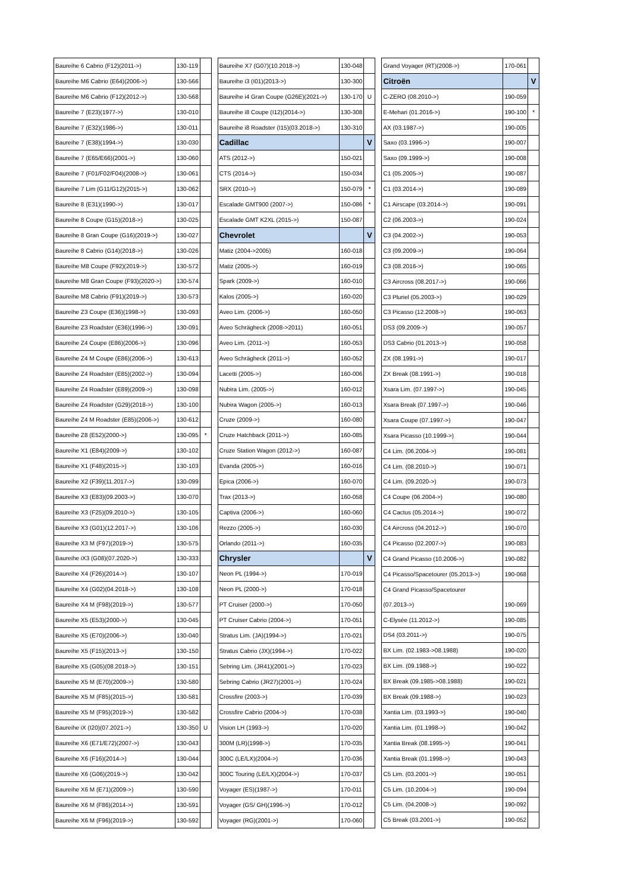| Baureihe 6 Cabrio (F12)(2011->) | 130-119 | |
| Baureihe M6 Cabrio (E64)(2006->) | 130-566 | |
| Baureihe M6 Cabrio (F12)(2012->) | 130-568 | |
| Baureihe 7 (E23)(1977->) | 130-010 | |
| Baureihe 7 (E32)(1986->) | 130-011 | |
| Baureihe 7 (E38)(1994->) | 130-030 | |
| Baureihe 7 (E65/E66)(2001->) | 130-060 | |
| Baureihe 7 (F01/F02/F04)(2008->) | 130-061 | |
| Baureihe 7 Lim (G11/G12)(2015->) | 130-062 | |
| Baureihe 8 (E31)(1990->) | 130-017 | |
| Baureihe 8 Coupe (G15)(2018->) | 130-025 | |
| Baureihe 8 Gran Coupe (G16)(2019->) | 130-027 | |
| Baureihe 8 Cabrio (G14)(2018->) | 130-026 | |
| Baureihe M8 Coupe (F92)(2019->) | 130-572 | |
| Baureihe M8 Gran Coupe (F93)(2020->) | 130-574 | |
| Baureihe M8 Cabrio (F91)(2019->) | 130-573 | |
| Baureihe Z3 Coupe (E36)(1998->) | 130-093 | |
| Baureihe Z3 Roadster (E36)(1996->) | 130-091 | |
| Baureihe Z4 Coupe (E86)(2006->) | 130-096 | |
| Baureihe Z4 M Coupe (E86)(2006->) | 130-613 | |
| Baureihe Z4 Roadster (E85)(2002->) | 130-094 | |
| Baureihe Z4 Roadster (E89)(2009->) | 130-098 | |
| Baureihe Z4 Roadster (G29)(2018->) | 130-100 | |
| Baureihe Z4 M Roadster (E85)(2006->) | 130-612 | |
| Baureihe Z8 (E52)(2000->) | 130-095 | * |
| Baureihe X1 (E84)(2009->) | 130-102 | |
| Baureihe X1 (F48)(2015->) | 130-103 | |
| Baureihe X2 (F39)(11.2017->) | 130-099 | |
| Baureihe X3 (E83)(09.2003->) | 130-070 | |
| Baureihe X3 (F25)(09.2010->) | 130-105 | |
| Baureihe X3 (G01)(12.2017->) | 130-106 | |
| Baureihe X3 M (F97)(2019->) | 130-575 | |
| Baureihe iX3 (G08)(07.2020->) | 130-333 | |
| Baureihe X4 (F26)(2014->) | 130-107 | |
| Baureihe X4 (G02)(04.2018->) | 130-108 | |
| Baureihe X4 M (F98)(2019->) | 130-577 | |
| Baureihe X5 (E53)(2000->) | 130-045 | |
| Baureihe X5 (E70)(2006->) | 130-040 | |
| Baureihe X5 (F15)(2013->) | 130-150 | |
| Baureihe X5 (G05)(08.2018->) | 130-151 | |
| Baureihe X5 M (E70)(2009->) | 130-580 | |
| Baureihe X5 M (F85)(2015->) | 130-581 | |
| Baureihe X5 M (F95)(2019->) | 130-582 | |
| Baureihe iX (I20)(07.2021->) | 130-350 | U |
| Baureihe X6 (E71/E72)(2007->) | 130-043 | |
| Baureihe X6 (F16)(2014->) | 130-044 | |
| Baureihe X6 (G06)(2019->) | 130-042 | |
| Baureihe X6 M (E71)(2009->) | 130-590 | |
| Baureihe X6 M (F86)(2014->) | 130-591 | |
| Baureihe X6 M (F96)(2019->) | 130-592 | |
| Baureihe X7 (G07)(10.2018->) | 130-048 | |
| Baureihe i3 (I01)(2013->) | 130-300 | |
| Baureihe i4 Gran Coupe (G26E)(2021->) | 130-170 | U |
| Baureihe i8 Coupe (I12)(2014->) | 130-308 | |
| Baureihe i8 Roadster (I15)(03.2018->) | 130-310 | |
| Cadillac | | V |
| ATS (2012->) | 150-021 | |
| CTS (2014->) | 150-034 | |
| SRX (2010->) | 150-079 | * |
| Escalade GMT900 (2007->) | 150-086 | * |
| Escalade GMT K2XL (2015->) | 150-087 | |
| Chevrolet | | V |
| Matiz (2004->2005) | 160-018 | |
| Matiz (2005->) | 160-019 | |
| Spark (2009->) | 160-010 | |
| Kalos (2005->) | 160-020 | |
| Aveo Lim. (2006->) | 160-050 | |
| Aveo Schrägheck (2008->2011) | 160-051 | |
| Aveo Lim. (2011->) | 160-053 | |
| Aveo Schrägheck (2011->) | 160-052 | |
| Lacetti (2005->) | 160-006 | |
| Nubira Lim. (2005->) | 160-012 | |
| Nubira Wagon (2005->) | 160-013 | |
| Cruze (2009->) | 160-080 | |
| Cruze Hatchback (2011->) | 160-085 | |
| Cruze Station Wagon (2012->) | 160-087 | |
| Evanda (2005->) | 160-016 | |
| Epica (2006->) | 160-070 | |
| Trax (2013->) | 160-058 | |
| Captiva (2006->) | 160-060 | |
| Rezzo (2005->) | 160-030 | |
| Orlando (2011->) | 160-035 | |
| Chrysler | | V |
| Neon PL (1994->) | 170-019 | |
| Neon PL (2000->) | 170-018 | |
| PT Cruiser (2000->) | 170-050 | |
| PT Cruiser Cabrio (2004->) | 170-051 | |
| Stratus Lim. (JA)(1994->) | 170-021 | |
| Stratus Cabrio (JX)(1994->) | 170-022 | |
| Sebring Lim. (JR41)(2001->) | 170-023 | |
| Sebring Cabrio (JR27)(2001->) | 170-024 | |
| Crossfire (2003->) | 170-039 | |
| Crossfire Cabrio (2004->) | 170-038 | |
| Vision LH (1993->) | 170-020 | |
| 300M (LR)(1998->) | 170-035 | |
| 300C (LE/LX)(2004->) | 170-036 | |
| 300C Touring (LE/LX)(2004->) | 170-037 | |
| Voyager (ES)(1987->) | 170-011 | |
| Voyager (GS/ GH)(1996->) | 170-012 | |
| Voyager (RG)(2001->) | 170-060 | |
| Grand Voyager (RT)(2008->) | 170-061 | |
| Citroën | | V |
| C-ZERO (08.2010->) | 190-059 | |
| E-Mehari (01.2016->) | 190-100 | * |
| AX (03.1987->) | 190-005 | |
| Saxo (03.1996->) | 190-007 | |
| Saxo (09.1999->) | 190-008 | |
| C1 (05.2005->) | 190-087 | |
| C1 (03.2014->) | 190-089 | |
| C1 Airscape (03.2014->) | 190-091 | |
| C2 (06.2003->) | 190-024 | |
| C3 (04.2002->) | 190-053 | |
| C3 (09.2009->) | 190-064 | |
| C3 (08.2016->) | 190-065 | |
| C3 Aircross (08.2017->) | 190-066 | |
| C3 Pluriel (05.2003->) | 190-029 | |
| C3 Picasso (12.2008->) | 190-063 | |
| DS3 (09.2009->) | 190-057 | |
| DS3 Cabrio (01.2013->) | 190-058 | |
| ZX (08.1991->) | 190-017 | |
| ZX Break (08.1991->) | 190-018 | |
| Xsara Lim. (07.1997->) | 190-045 | |
| Xsara Break (07.1997->) | 190-046 | |
| Xsara Coupe (07.1997->) | 190-047 | |
| Xsara Picasso (10.1999->) | 190-044 | |
| C4 Lim. (06.2004->) | 190-081 | |
| C4 Lim. (08.2010->) | 190-071 | |
| C4 Lim. (09.2020->) | 190-073 | |
| C4 Coupe (06.2004->) | 190-080 | |
| C4 Cactus (05.2014->) | 190-072 | |
| C4 Aircross (04.2012->) | 190-070 | |
| C4 Picasso (02.2007->) | 190-083 | |
| C4 Grand Picasso (10.2006->) | 190-082 | |
| C4 Picasso/Spacetourer (05.2013->) | 190-068 | |
| C4 Grand Picasso/Spacetourer | | |
| (07.2013->) | 190-069 | |
| C-Elysée (11.2012->) | 190-085 | |
| DS4 (03.2011->) | 190-075 | |
| BX Lim. (02.1983->08.1988) | 190-020 | |
| BX Lim. (09.1988->) | 190-022 | |
| BX Break (09.1985->08.1988) | 190-021 | |
| BX Break (09.1988->) | 190-023 | |
| Xantia Lim. (03.1993->) | 190-040 | |
| Xantia Lim. (01.1998->) | 190-042 | |
| Xantia Break (08.1995->) | 190-041 | |
| Xantia Break (01.1998->) | 190-043 | |
| C5 Lim. (03.2001->) | 190-051 | |
| C5 Lim. (10.2004->) | 190-094 | |
| C5 Lim. (04.2008->) | 190-092 | |
| C5 Break (03.2001->) | 190-052 | |